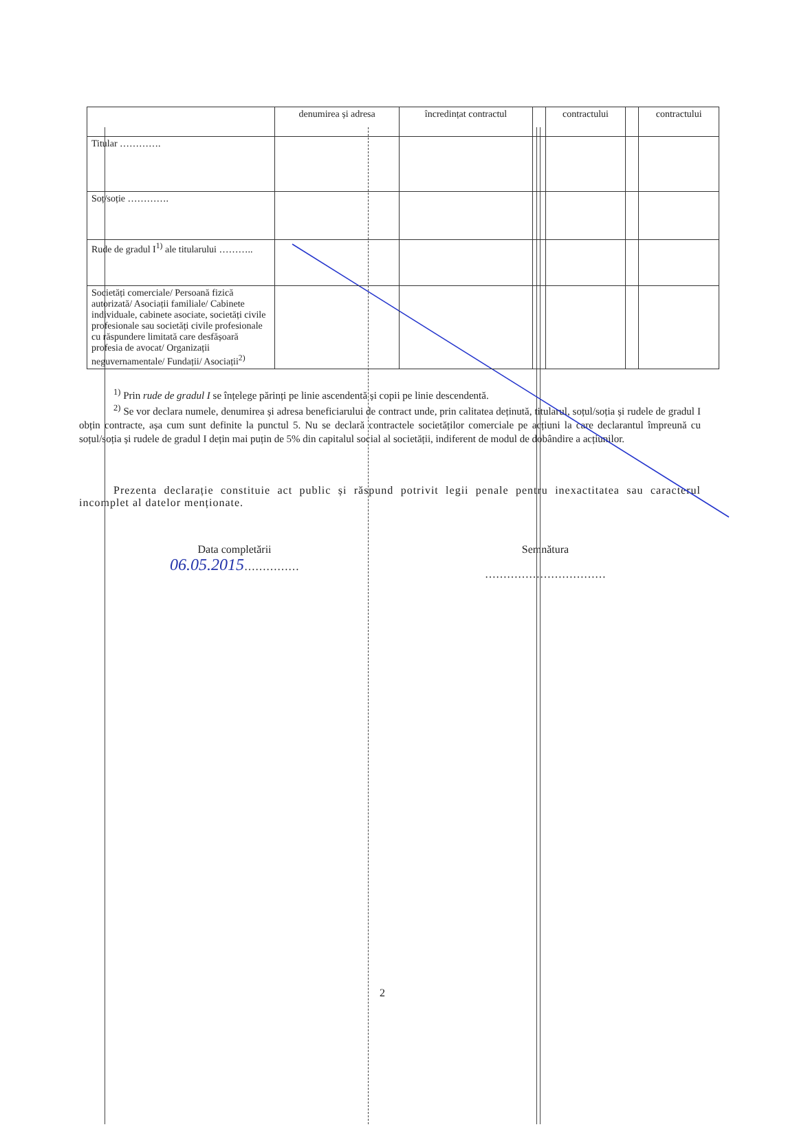| | denumirea și adresa | încredințat contractul | | contractului | | contractului |
| Titular …………. | | | | | | |
| Soț/soție …………. | | | | | | |
| Rude de gradul I<sup>1)</sup> ale titularului ……….. | | | | | | |
| Societăți comerciale/ Persoană fizică autorizată/ Asociații familiale/ Cabinete individuale, cabinete asociate, societăți civile profesionale sau societăți civile profesionale cu răspundere limitată care desfășoară profesia de avocat/ Organizații neguvernamentale/ Fundații/ Asociații<sup>2)</sup> | | | | | | |
<sup>1)</sup> Prin rude de gradul I se înțelege părinți pe linie ascendentă și copii pe linie descendentă.
<sup>2)</sup> Se vor declara numele, denumirea și adresa beneficiarului de contract unde, prin calitatea deținută, titularul, soțul/soția și rudele de gradul I obțin contracte, așa cum sunt definite la punctul 5. Nu se declară contractele societăților comerciale pe acțiuni la care declarantul împreună cu soțul/soția și rudele de gradul I dețin mai puțin de 5% din capitalul social al societății, indiferent de modul de dobândire a acțiunilor.
Prezenta declarație constituie act public și răspund potrivit legii penale pentru inexactitatea sau caracterul incomplet al datelor menționate.
Data completării
06.05.2015……………
Semnătura
……………………………
2